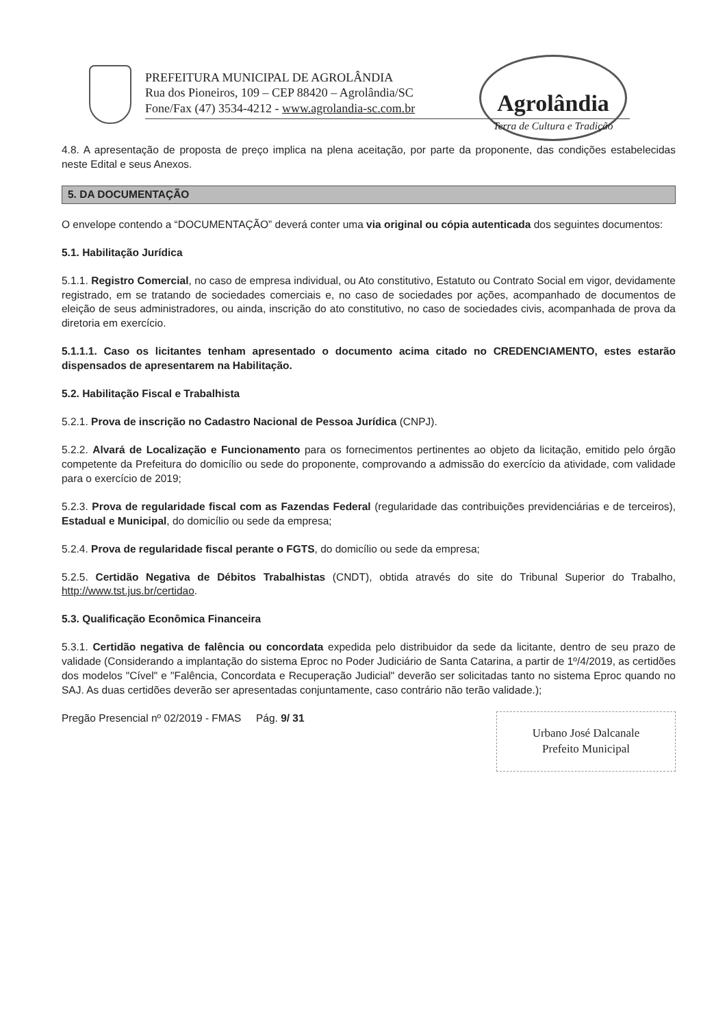PREFEITURA MUNICIPAL DE AGROLÂNDIA
Rua dos Pioneiros, 109 – CEP 88420 – Agrolândia/SC
Fone/Fax (47) 3534-4212 - www.agrolandia-sc.com.br
Agrolândia
Terra de Cultura e Tradição
4.8. A apresentação de proposta de preço implica na plena aceitação, por parte da proponente, das condições estabelecidas neste Edital e seus Anexos.
5. DA DOCUMENTAÇÃO
O envelope contendo a “DOCUMENTAÇÃO” deverá conter uma via original ou cópia autenticada dos seguintes documentos:
5.1. Habilitação Jurídica
5.1.1. Registro Comercial, no caso de empresa individual, ou Ato constitutivo, Estatuto ou Contrato Social em vigor, devidamente registrado, em se tratando de sociedades comerciais e, no caso de sociedades por ações, acompanhado de documentos de eleição de seus administradores, ou ainda, inscrição do ato constitutivo, no caso de sociedades civis, acompanhada de prova da diretoria em exercício.
5.1.1.1. Caso os licitantes tenham apresentado o documento acima citado no CREDENCIAMENTO, estes estarão dispensados de apresentarem na Habilitação.
5.2. Habilitação Fiscal e Trabalhista
5.2.1. Prova de inscrição no Cadastro Nacional de Pessoa Jurídica (CNPJ).
5.2.2. Alvará de Localização e Funcionamento para os fornecimentos pertinentes ao objeto da licitação, emitido pelo órgão competente da Prefeitura do domicílio ou sede do proponente, comprovando a admissão do exercício da atividade, com validade para o exercício de 2019;
5.2.3. Prova de regularidade fiscal com as Fazendas Federal (regularidade das contribuições previdenciárias e de terceiros), Estadual e Municipal, do domicílio ou sede da empresa;
5.2.4. Prova de regularidade fiscal perante o FGTS, do domicílio ou sede da empresa;
5.2.5. Certidão Negativa de Débitos Trabalhistas (CNDT), obtida através do site do Tribunal Superior do Trabalho, http://www.tst.jus.br/certidao.
5.3. Qualificação Econômica Financeira
5.3.1. Certidão negativa de falência ou concordata expedida pelo distribuidor da sede da licitante, dentro de seu prazo de validade (Considerando a implantação do sistema Eproc no Poder Judiciário de Santa Catarina, a partir de 1º/4/2019, as certidões dos modelos "Cível" e "Falência, Concordata e Recuperação Judicial" deverão ser solicitadas tanto no sistema Eproc quando no SAJ. As duas certidões deverão ser apresentadas conjuntamente, caso contrário não terão validade.);
Pregão Presencial nº 02/2019 - FMAS Pág. 9/ 31
Urbano José Dalcanale
Prefeito Municipal